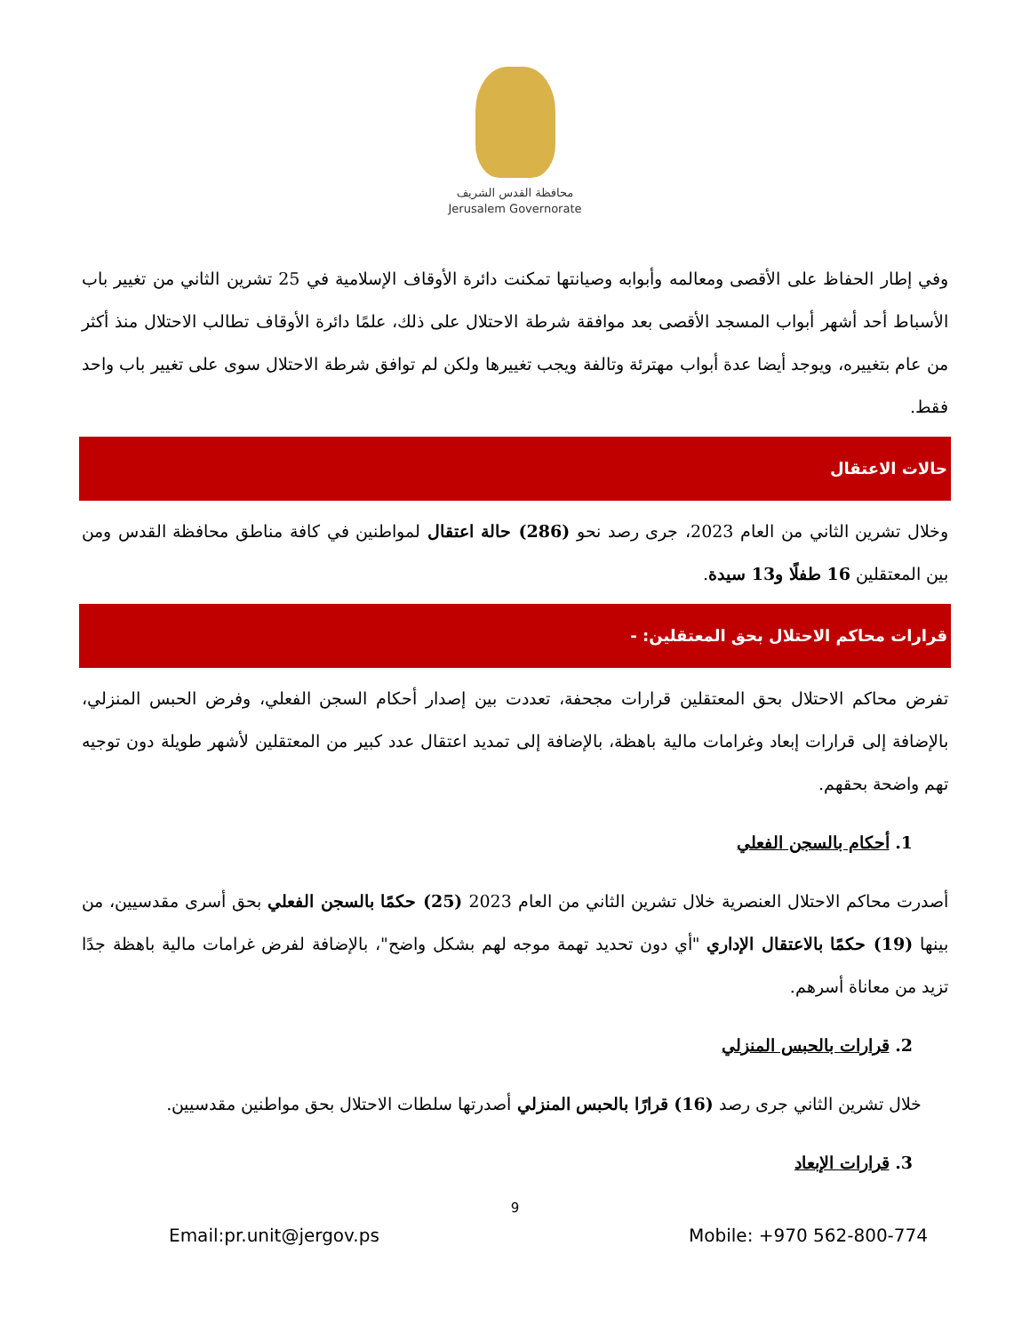محافظة القدس الشريف
Jerusalem Governorate
وفي إطار الحفاظ على الأقصى ومعالمه وأبوابه وصيانتها تمكنت دائرة الأوقاف الإسلامية في 25 تشرين الثاني من تغيير باب الأسباط أحد أشهر أبواب المسجد الأقصى بعد موافقة شرطة الاحتلال على ذلك، علمًا دائرة الأوقاف تطالب الاحتلال منذ أكثر من عام بتغييره، ويوجد أيضا عدة أبواب مهترئة وتالفة ويجب تغييرها ولكن لم توافق شرطة الاحتلال سوى على تغيير باب واحد فقط.
حالات الاعتقال
وخلال تشرين الثاني من العام 2023، جرى رصد نحو (286) حالة اعتقال لمواطنين في كافة مناطق محافظة القدس ومن بين المعتقلين 16 طفلًا و13 سيدة.
قرارات محاكم الاحتلال بحق المعتقلين: -
تفرض محاكم الاحتلال بحق المعتقلين قرارات مجحفة، تعددت بين إصدار أحكام السجن الفعلي، وفرض الحبس المنزلي، بالإضافة إلى قرارات إبعاد وغرامات مالية باهظة، بالإضافة إلى تمديد اعتقال عدد كبير من المعتقلين لأشهر طويلة دون توجيه تهم واضحة بحقهم.
1. أحكام بالسجن الفعلي
أصدرت محاكم الاحتلال العنصرية خلال تشرين الثاني من العام 2023 (25) حكمًا بالسجن الفعلي بحق أسرى مقدسيين، من بينها (19) حكمًا بالاعتقال الإداري "أي دون تحديد تهمة موجه لهم بشكل واضح"، بالإضافة لفرض غرامات مالية باهظة جدًا تزيد من معاناة أسرهم.
2. قرارات بالحبس المنزلي
خلال تشرين الثاني جرى رصد (16) قرارًا بالحبس المنزلي أصدرتها سلطات الاحتلال بحق مواطنين مقدسيين.
3. قرارات الإبعاد
9
Email:pr.unit@jergov.ps Mobile: +970 562-800-774